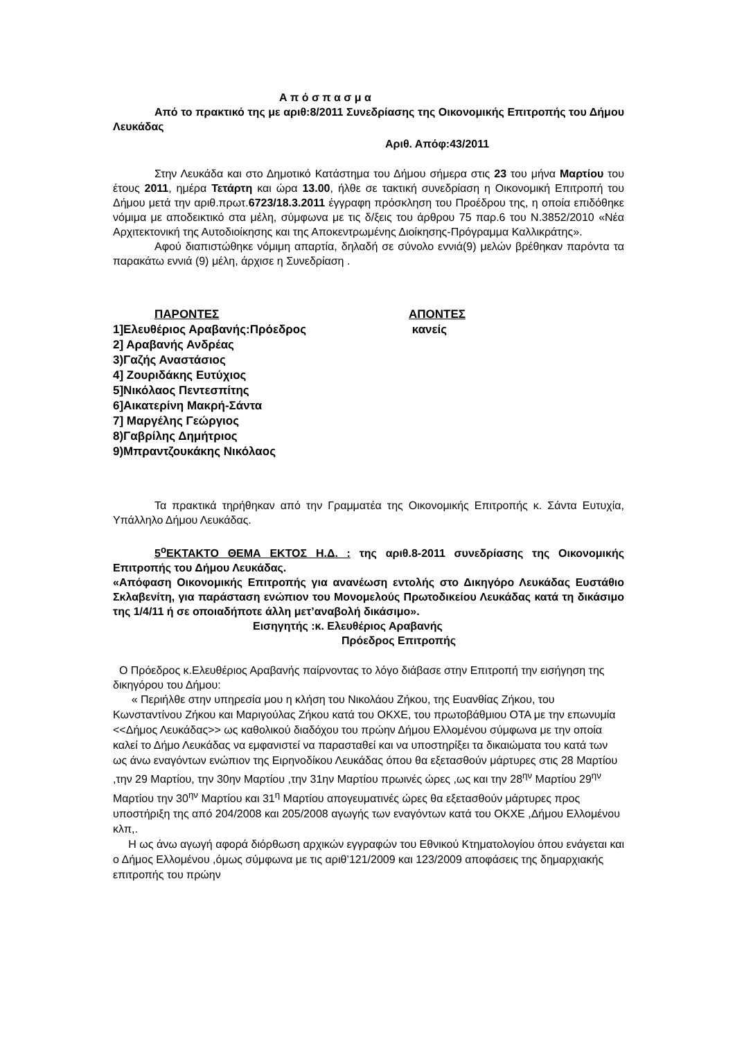Α π ό σ π α σ μ α
Από το πρακτικό της με αριθ:8/2011 Συνεδρίασης της Οικονομικής Επιτροπής του Δήμου Λευκάδας
Αριθ. Απόφ:43/2011
Στην Λευκάδα και στο Δημοτικό Κατάστημα του Δήμου σήμερα στις 23 του μήνα Μαρτίου του έτους 2011, ημέρα Τετάρτη και ώρα 13.00, ήλθε σε τακτική συνεδρίαση η Οικονομική Επιτροπή του Δήμου μετά την αριθ.πρωτ.6723/18.3.2011 έγγραφη πρόσκληση του Προέδρου της, η οποία επιδόθηκε νόμιμα με αποδεικτικό στα μέλη, σύμφωνα με τις δ/ξεις του άρθρου 75 παρ.6 του Ν.3852/2010 «Νέα Αρχιτεκτονική της Αυτοδιοίκησης και της Αποκεντρωμένης Διοίκησης-Πρόγραμμα Καλλικράτης».
Αφού διαπιστώθηκε νόμιμη απαρτία, δηλαδή σε σύνολο εννιά(9) μελών βρέθηκαν παρόντα τα παρακάτω εννιά (9) μέλη, άρχισε η Συνεδρίαση .
ΠΑΡΟΝΤΕΣ
1]Ελευθέριος Αραβανής:Πρόεδρος
2] Αραβανής Ανδρέας
3)Γαζής Αναστάσιος
4] Ζουριδάκης Ευτύχιος
5]Νικόλαος Πεντεσπίτης
6]Αικατερίνη Μακρή-Σάντα
7] Μαργέλης Γεώργιος
8)Γαβρίλης Δημήτριος
9)Μπραντζουκάκης Νικόλαος
ΑΠΟΝΤΕΣ
κανείς
Τα πρακτικά τηρήθηκαν από την Γραμματέα της Οικονομικής Επιτροπής κ. Σάντα Ευτυχία, Υπάλληλο Δήμου Λευκάδας.
5<sup>ο</sup>ΕΚΤΑΚΤΟ ΘΕΜΑ ΕΚΤΟΣ Η.Δ. : της αριθ.8-2011 συνεδρίασης της Οικονομικής Επιτροπής του Δήμου Λευκάδας.
«Απόφαση Οικονομικής Επιτροπής για ανανέωση εντολής στο Δικηγόρο Λευκάδας Ευστάθιο Σκλαβενίτη, για παράσταση ενώπιον του Μονομελούς Πρωτοδικείου Λευκάδας κατά τη δικάσιμο της 1/4/11 ή σε οποιαδήποτε άλλη μετ’αναβολή δικάσιμο».
Εισηγητής :κ. Ελευθέριος Αραβανής
Πρόεδρος Επιτροπής
Ο Πρόεδρος κ.Ελευθέριος Αραβανής παίρνοντας το λόγο διάβασε στην Επιτροπή την εισήγηση της δικηγόρου του Δήμου:
« Περιήλθε στην υπηρεσία μου η κλήση του Νικολάου Ζήκου, της Ευανθίας Ζήκου, του Κωνσταντίνου Ζήκου και Μαριγούλας Ζήκου κατά του ΟΚΧΕ, του πρωτοβάθμιου ΟΤΑ με την επωνυμία <<Δήμος Λευκάδας>> ως καθολικού διαδόχου του πρώην Δήμου Ελλομένου σύμφωνα με την οποία καλεί το Δήμο Λευκάδας να εμφανιστεί να παρασταθεί και να υποστηρίξει τα δικαιώματα του κατά των ως άνω εναγόντων ενώπιον της Ειρηνοδίκου Λευκάδας όπου θα εξετασθούν μάρτυρες στις 28 Μαρτίου ,την 29 Μαρτίου, την 30ην Μαρτίου ,την 31ην Μαρτίου πρωινές ώρες ,ως και την 28<sup>ην</sup> Μαρτίου 29<sup>ην</sup> Μαρτίου την 30<sup>ην</sup> Μαρτίου και 31<sup>η</sup> Μαρτίου απογευματινές ώρες θα εξετασθούν μάρτυρες προς υποστήριξη της από 204/2008 και 205/2008 αγωγής των εναγόντων κατά του ΟΚΧΕ ,Δήμου Ελλομένου κλπ,.
Η ως άνω αγωγή αφορά διόρθωση αρχικών εγγραφών του Εθνικού Κτηματολογίου όπου ενάγεται και ο Δήμος Ελλομένου ,όμως σύμφωνα με τις αριθ’121/2009 και 123/2009 αποφάσεις της δημαρχιακής επιτροπής του πρώην